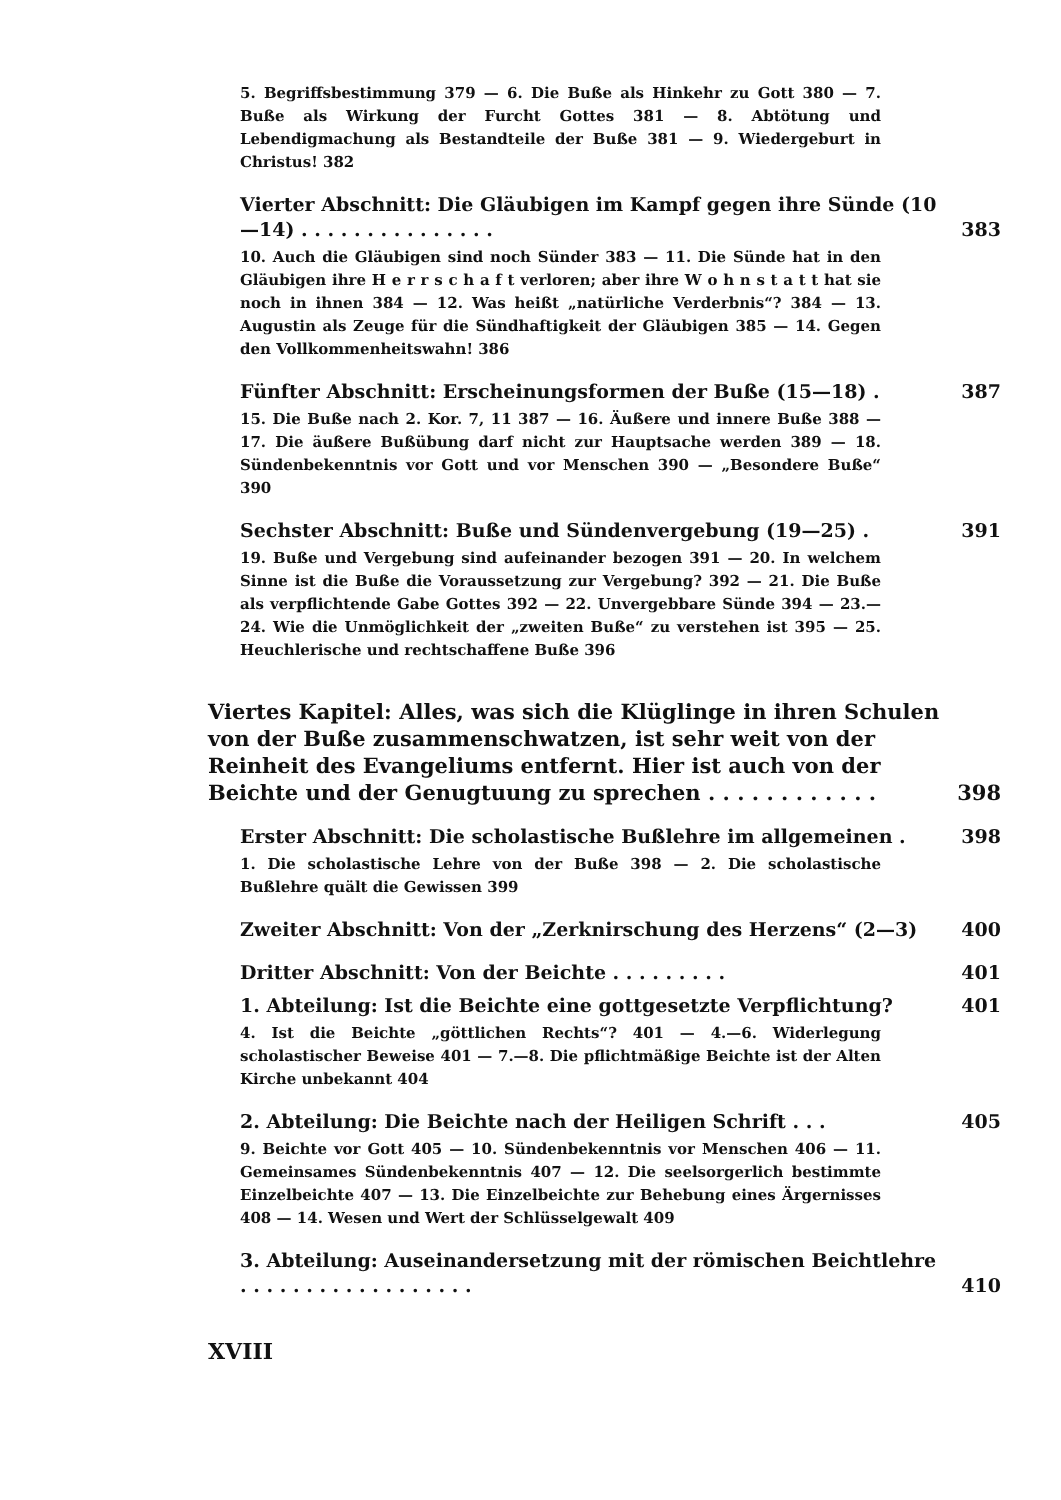5. Begriffsbestimmung 379 — 6. Die Buße als Hinkehr zu Gott 380 — 7. Buße als Wirkung der Furcht Gottes 381 — 8. Abtötung und Lebendigmachung als Bestandteile der Buße 381 — 9. Wiedergeburt in Christus! 382
Vierter Abschnitt: Die Gläubigen im Kampf gegen ihre Sünde (10—14) . . . . . . . . . . . . . . . 383
10. Auch die Gläubigen sind noch Sünder 383 — 11. Die Sünde hat in den Gläubigen ihre H e r r s c h a f t verloren; aber ihre W o h n s t a t t hat sie noch in ihnen 384 — 12. Was heißt „natürliche Verderbnis“? 384 — 13. Augustin als Zeuge für die Sündhaftigkeit der Gläubigen 385 — 14. Gegen den Vollkommenheitswahn! 386
Fünfter Abschnitt: Erscheinungsformen der Buße (15—18) . 387
15. Die Buße nach 2. Kor. 7, 11 387 — 16. Äußere und innere Buße 388 — 17. Die äußere Bußübung darf nicht zur Hauptsache werden 389 — 18. Sündenbekenntnis vor Gott und vor Menschen 390 — „Besondere Buße“ 390
Sechster Abschnitt: Buße und Sündenvergebung (19—25) . 391
19. Buße und Vergebung sind aufeinander bezogen 391 — 20. In welchem Sinne ist die Buße die Voraussetzung zur Vergebung? 392 — 21. Die Buße als verpflichtende Gabe Gottes 392 — 22. Unvergebbare Sünde 394 — 23.—24. Wie die Unmöglichkeit der „zweiten Buße“ zu verstehen ist 395 — 25. Heuchlerische und rechtschaffene Buße 396
Viertes Kapitel: Alles, was sich die Klüglinge in ihren Schulen von der Buße zusammenschwatzen, ist sehr weit von der Reinheit des Evangeliums entfernt. Hier ist auch von der Beichte und der Genugtuung zu sprechen . . . . . . . . . . . . 398
Erster Abschnitt: Die scholastische Bußlehre im allgemeinen . 398
1. Die scholastische Lehre von der Buße 398 — 2. Die scholastische Bußlehre quält die Gewissen 399
Zweiter Abschnitt: Von der „Zerknirschung des Herzens“ (2—3) 400
Dritter Abschnitt: Von der Beichte . . . . . . . . . 401
1. Abteilung: Ist die Beichte eine gottgesetzte Verpflichtung? 401
4. Ist die Beichte „göttlichen Rechts“? 401 — 4.—6. Widerlegung scholastischer Beweise 401 — 7.—8. Die pflichtmäßige Beichte ist der Alten Kirche unbekannt 404
2. Abteilung: Die Beichte nach der Heiligen Schrift . . . 405
9. Beichte vor Gott 405 — 10. Sündenbekenntnis vor Menschen 406 — 11. Gemeinsames Sündenbekenntnis 407 — 12. Die seelsorgerlich bestimmte Einzelbeichte 407 — 13. Die Einzelbeichte zur Behebung eines Ärgernisses 408 — 14. Wesen und Wert der Schlüsselgewalt 409
3. Abteilung: Auseinandersetzung mit der römischen Beichtlehre . . . . . . . . . . . . . . . . . . 410
XVIII